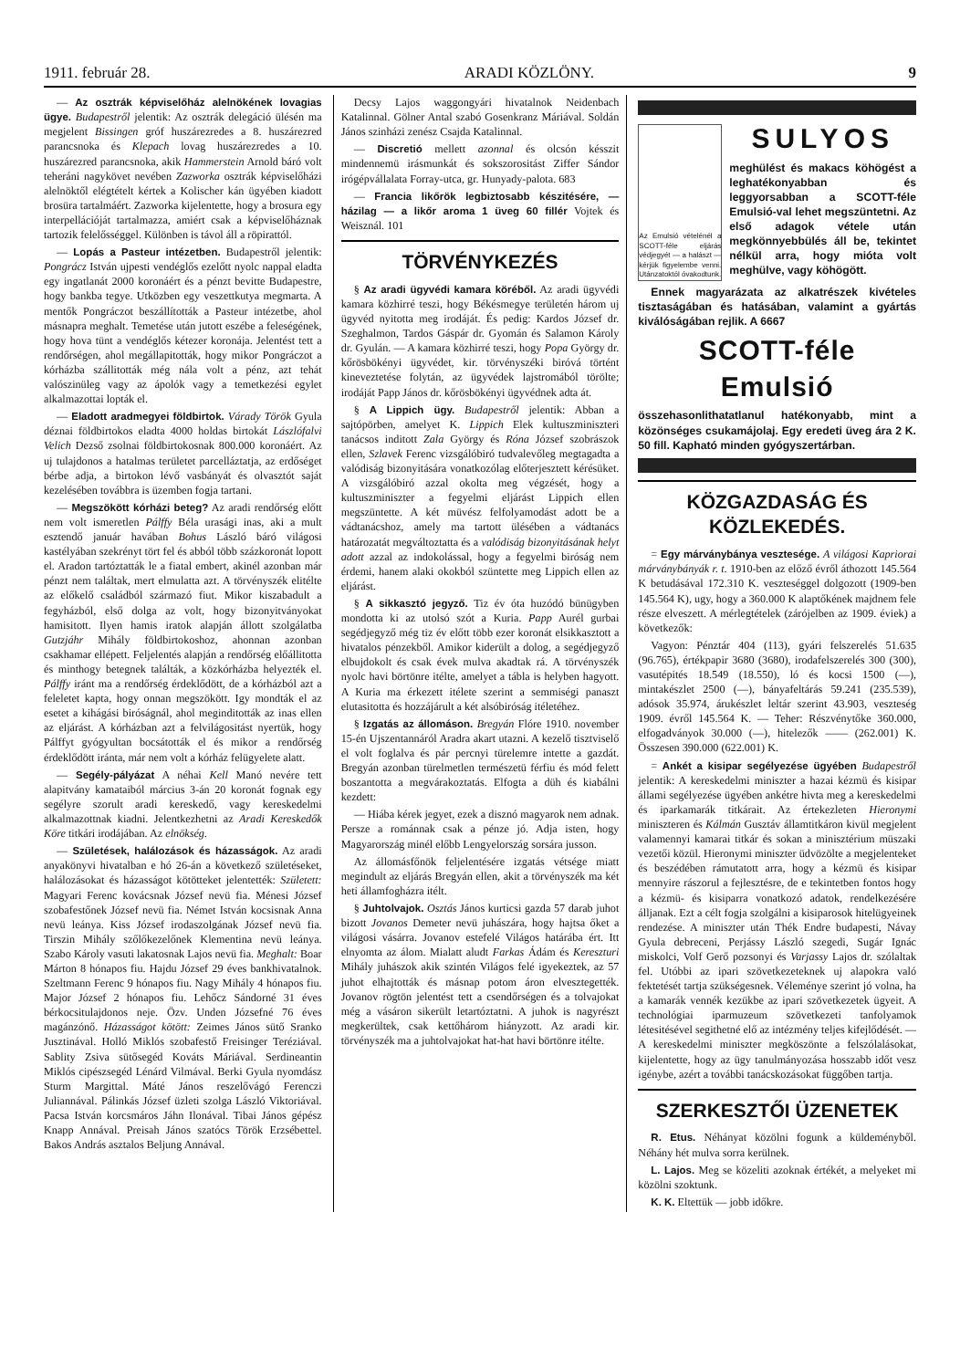1911. február 28. ARADI KÖZLÖNY. 9
— Az osztrák képviselőház alelnökének lovagias ügye. Budapestről jelentik: Az osztrák delegáció ülésén ma megjelent Bissingen gróf huszárezredes a 8. huszárezred parancsnoka és Klepach lovag huszárezredes a 10. huszárezred parancsnoka, akik Hammerstein Arnold báró volt teheráni nagykövet nevében Zazworka osztrák képviselőházi alelnöktől elégtételt kértek a Kolischer kán ügyében kiadott brosüra tartalmáért. Zazworka kijelentette, hogy a brosura egy interpellációját tartalmazza, amiért csak a képviselőháznak tartozik felelősséggel. Különben is távol áll a röpirattól.
— Lopás a Pasteur intézetben. Budapestről jelentik: Pongrácz István ujpesti vendéglős ezelőtt nyolc nappal eladta egy ingatlanát 2000 koronáért és a pénzt bevitte Budapestre, hogy bankba tegye. Utközben egy veszettkutya megmarta. A mentők Pongráczot beszállították a Pasteur intézetbe, ahol másnapra meghalt. Temetése után jutott eszébe a feleségének, hogy hova tünt a vendéglős kétezer koronája. Jelentést tett a rendőrségen, ahol megállapitották, hogy mikor Pongráczot a kórházba szállitották még nála volt a pénz, azt tehát valószinüleg vagy az ápolók vagy a temetkezési egylet alkalmazottai lopták el.
— Eladott aradmegyei földbirtok. Várady Török Gyula déznai földbirtokos eladta 4000 holdas birtokát Lászlófalvi Velich Dezső zsolnai földbirtokosnak 800.000 koronáért. Az uj tulajdonos a hatalmas területet parcelláztatja, az erdőséget bérbe adja, a birtokon lévő vasbányát és olvasztót saját kezelésében továbbra is üzemben fogja tartani.
— Megszökött kórházi beteg? Az aradi rendőrség előtt nem volt ismeretlen Pálffy Béla urasági inas, aki a mult esztendő január havában Bohus László báró világosi kastélyában szekrényt tört fel és abból több százkoronát lopott el. Aradon tartóztatták le a fiatal embert, akinél azonban már pénzt nem találtak, mert elmulatta azt. A törvényszék elitélte az előkelő családból származó fiut. Mikor kiszabadult a fegyházból, első dolga az volt, hogy bizonyitványokat hamisitott. Ilyen hamis iratok alapján állott szolgálatba Gutzjáhr Mihály földbirtokoshoz, ahonnan azonban csakhamar ellépett. Feljelentés alapján a rendőrség előállitotta és minthogy betegnek találták, a közkórházba helyezték el. Pálffy iránt ma a rendőrség érdeklődött, de a kórházból azt a feleletet kapta, hogy onnan megszökött. Igy mondták el az esetet a kihágási biróságnál, ahol meginditották az inas ellen az eljárást. A kórházban azt a felvilágositást nyertük, hogy Pálffyt gyógyultan bocsátották el és mikor a rendőrség érdeklődött iránta, már nem volt a kórház felügyelete alatt.
— Segély-pályázat A néhai Kell Manó nevére tett alapitvány kamataiból március 3-án 20 koronát fognak egy segélyre szorult aradi kereskedő, vagy kereskedelmi alkalmazottnak kiadni. Jelentkezhetni az Aradi Kereskedők Köre titkári irodájában. Az elnökség.
— Születések, halálozások és házasságok. Az aradi anyakönyvi hivatalban e hó 26-án a következő születéseket, halálozásokat és házasságot kötötteket jelentették: Született: Magyari Ferenc kovácsnak József nevü fia. Ménesi József szobafestőnek József nevü fia. Német István kocsisnak Anna nevü leánya. Kiss József irodaszolgának József nevü fia. Tirszin Mihály szőlőkezelőnek Klementina nevü leánya. Szabo Károly vasuti lakatosnak Lajos nevü fia. Meghalt: Boar Márton 8 hónapos fiu. Hajdu József 29 éves bankhivatalnok. Szeltmann Ferenc 9 hónapos fiu. Nagy Mihály 4 hónapos fiu. Major József 2 hónapos fiu. Lehőcz Sándorné 31 éves bérkocsitulajdonos neje. Özv. Unden Józsefné 76 éves magánzónő. Házasságot kötött: Zeimes János sütő Sranko Jusztinával. Holló Miklós szobafestő Freisinger Teréziával. Sablity Zsiva sütősegéd Kováts Máriával. Serdineantin Miklós cipészsegéd Lénárd Vilmával. Berki Gyula nyomdász Sturm Margittal. Máté János reszelővágó Ferenczi Juliannával. Pálinkás József üzleti szolga László Viktoriával. Pacsa István korcsmáros Jáhn Ilonával. Tibai János gépész Knapp Annával. Preisah János szatócs Török Erzsébettel. Bakos András asztalos Beljung Annával.
Decsy Lajos waggongyári hivatalnok Neidenbach Katalinnal. Gölner Antal szabó Gosenkranz Máriával. Soldán János szinházi zenész Csajda Katalinnal.
— Discretió mellett azonnal és olcsón késszit mindennemü irásmunkát és sokszorositást Ziffer Sándor irógépvállalata Forray-utca, gr. Hunyady-palota. 683
— Francia likőrök legbiztosabb készitésére, — házilag — a likőr aroma 1 üveg 60 fillér Vojtek és Weisznál. 101
TÖRVÉNYKEZÉS
§ Az aradi ügyvédi kamara köréből. Az aradi ügyvédi kamara közhirré teszi, hogy Békésmegye területén három uj ügyvéd nyitotta meg irodáját. És pedig: Kardos József dr. Szeghalmon, Tardos Gáspár dr. Gyomán és Salamon Károly dr. Gyulán. — A kamara közhirré teszi, hogy Popa György dr. kőrösbökényi ügyvédet, kir. törvényszéki biróvá történt kineveztetése folytán, az ügyvédek lajstromából törölte; irodáját Papp János dr. kőrösbökényi ügyvédnek adta át.
§ A Lippich ügy. Budapestről jelentik: Abban a sajtópörben, amelyet K. Lippich Elek kultuszminiszteri tanácsos inditott Zala György és Róna József szobrászok ellen, Szlavek Ferenc vizsgálóbiró tudvalevőleg megtagadta a valódiság bizonyitására vonatkozólag előterjesztett kérésüket. A vizsgálóbiró azzal okolta meg végzését, hogy a kultuszminiszter a fegyelmi eljárást Lippich ellen megszüntette. A két müvész felfolyamodást adott be a vádtanácshoz, amely ma tartott ülésében a vádtanács határozatát megváltoztatta és a valódiság bizonyitásának helyt adott azzal az indokolással, hogy a fegyelmi biróság nem érdemi, hanem alaki okokból szüntette meg Lippich ellen az eljárást.
§ A sikkasztó jegyző. Tiz év óta huzódó bünügyben mondotta ki az utolsó szót a Kuria. Papp Aurél gurbai segédjegyző még tiz év előtt több ezer koronát elsikkasztott a hivatalos pénzekből. Amikor kiderült a dolog, a segédjegyző elbujdokolt és csak évek mulva akadtak rá. A törvényszék nyolc havi börtönre itélte, amelyet a tábla is helyben hagyott. A Kuria ma érkezett itélete szerint a semmiségi panaszt elutasitotta és hozzájárult a két alsóbiróság itéletéhez.
§ Izgatás az állomáson. Bregyán Flóre 1910. november 15-én Ujszentannáról Aradra akart utazni. A kezelő tisztviselő el volt foglalva és pár percnyi türelemre intette a gazdát. Bregyán azonban türelmetlen természetü férfiu és mód felett boszantotta a megvárakoztatás. Elfogta a düh és kiabálni kezdett:
— Hiába kérek jegyet, ezek a disznó magyarok nem adnak. Persze a románnak csak a pénze jó. Adja isten, hogy Magyarország minél előbb Lengyelország sorsára jusson.
Az állomásfőnök feljelentésére izgatás vétsége miatt megindult az eljárás Bregyán ellen, akit a törvényszék ma két heti államfogházra itélt.
§ Juhtolvajok. Osztás János kurticsi gazda 57 darab juhot bizott Jovanos Demeter nevü juhászára, hogy hajtsa őket a világosi vásárra. Jovanov estefelé Világos határába ért. Itt elnyomta az álom. Mialatt aludt Farkas Ádám és Kereszturi Mihály juhászok akik szintén Világos felé igyekeztek, az 57 juhot elhajtották és másnap potom áron elvesztegették. Jovanov rögtön jelentést tett a csendőrségen és a tolvajokat még a vásáron sikerült letartóztatni. A juhok is nagyrészt megkerültek, csak kettőhárom hiányzott. Az aradi kir. törvényszék ma a juhtolvajokat hat-hat havi börtönre itélte.
Az Emulsió vételénél a SCOTT-féle eljárás védjegyét — a halászt — kérjük figyelembe venni. Utánzatoktól óvakodtunk.
SULYOS
meghülést és makacs köhögést a leghatékonyabban és leggyorsabban a SCOTT-féle Emulsió-val lehet megszüntetni. Az első adagok vétele után megkönnyebbülés áll be, tekintet nélkül arra, hogy mióta volt meghülve, vagy köhögött.
Ennek magyarázata az alkatrészek kivételes tisztaságában és hatásában, valamint a gyártás kiválóságában rejlik. A 6667
SCOTT-féle Emulsió
összehasonlithatatlanul hatékonyabb, mint a közönséges csukamájolaj. Egy eredeti üveg ára 2 K. 50 fill. Kapható minden gyógyszertárban.
KÖZGAZDASÁG ÉS KÖZLEKEDÉS.
= Egy márványbánya vesztesége. A világosi Kapriorai márványbányák r. t. 1910-ben az előző évről áthozott 145.564 K betudásával 172.310 K. veszteséggel dolgozott (1909-ben 145.564 K), ugy, hogy a 360.000 K alaptőkének majdnem fele része elveszett. A mérlegtételek (zárójelben az 1909. éviek) a következők:
Vagyon: Pénztár 404 (113), gyári felszerelés 51.635 (96.765), értékpapir 3680 (3680), irodafelszerelés 300 (300), vasutépités 18.549 (18.550), ló és kocsi 1500 (—), mintakészlet 2500 (—), bányafeltárás 59.241 (235.539), adósok 35.974, árukészlet leltár szerint 43.903, veszteség 1909. évről 145.564 K. — Teher: Részvénytőke 360.000, elfogadványok 30.000 (—), hitelezők —— (262.001) K. Összesen 390.000 (622.001) K.
= Ankét a kisipar segélyezése ügyében Budapestről jelentik: A kereskedelmi miniszter a hazai kézmü és kisipar állami segélyezése ügyében ankétre hivta meg a kereskedelmi és iparkamarák titkárait. Az értekezleten Hieronymi miniszteren és Kálmán Gusztáv államtitkáron kivül megjelent valamennyi kamarai titkár és sokan a minisztérium müszaki vezetői közül. Hieronymi miniszter üdvözölte a megjelenteket és beszédében rámutatott arra, hogy a kézmü és kisipar mennyire rászorul a fejlesztésre, de e tekintetben fontos hogy a kézmü- és kisiparra vonatkozó adatok, rendelkezésére álljanak. Ezt a célt fogja szolgálni a kisiparosok hitelügyeinek rendezése. A miniszter után Thék Endre budapesti, Návay Gyula debreceni, Perjássy László szegedi, Sugár Ignác miskolci, Volf Gerő pozsonyi és Varjassy Lajos dr. szólaltak fel. Utóbbi az ipari szövetkezeteknek uj alapokra való fektetését tartja szükségesnek. Véleménye szerint jó volna, ha a kamarák vennék kezükbe az ipari szövetkezetek ügyeit. A technológiai iparmuzeum szövetkezeti tanfolyamok létesitésével segithetné elő az intézmény teljes kifejlődését. — A kereskedelmi miniszter megköszönte a felszólalásokat, kijelentette, hogy az ügy tanulmányozása hosszabb időt vesz igénybe, azért a további tanácskozásokat függőben tartja.
SZERKESZTŐI ÜZENETEK
R. Etus. Néhányat közölni fogunk a küldeményből. Néhány hét mulva sorra kerülnek.
L. Lajos. Meg se közeliti azoknak értékét, a melyeket mi közölni szoktunk.
K. K. Eltettük — jobb időkre.